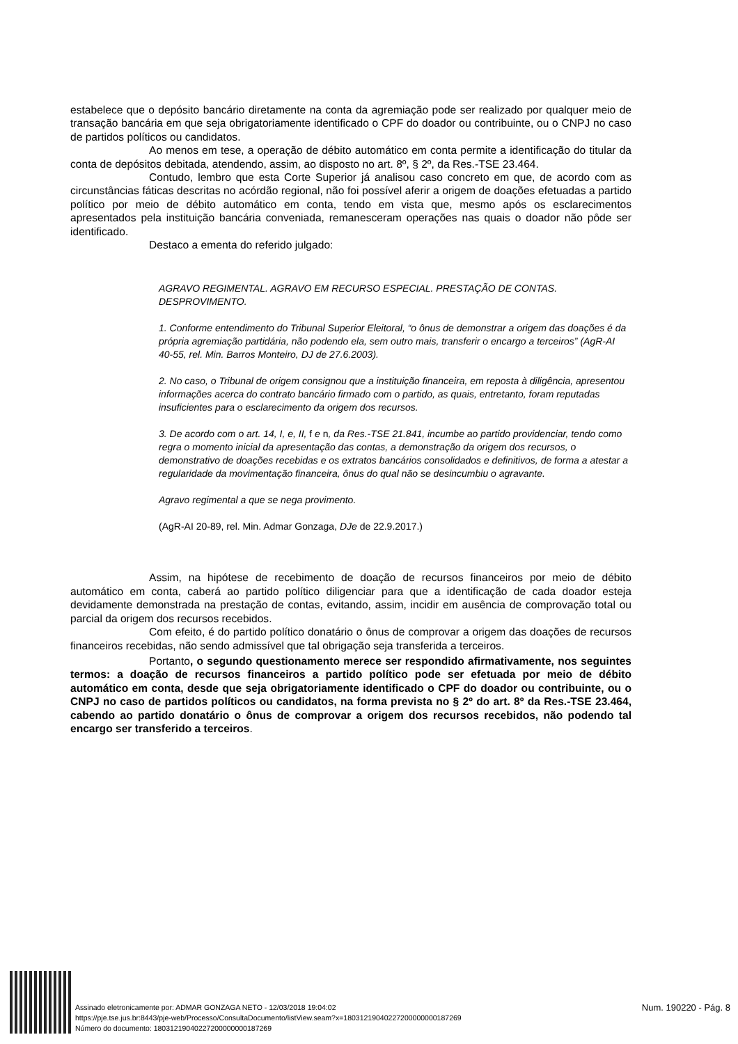estabelece que o depósito bancário diretamente na conta da agremiação pode ser realizado por qualquer meio de transação bancária em que seja obrigatoriamente identificado o CPF do doador ou contribuinte, ou o CNPJ no caso de partidos políticos ou candidatos.
Ao menos em tese, a operação de débito automático em conta permite a identificação do titular da conta de depósitos debitada, atendendo, assim, ao disposto no art. 8º, § 2º, da Res.-TSE 23.464.
Contudo, lembro que esta Corte Superior já analisou caso concreto em que, de acordo com as circunstâncias fáticas descritas no acórdão regional, não foi possível aferir a origem de doações efetuadas a partido político por meio de débito automático em conta, tendo em vista que, mesmo após os esclarecimentos apresentados pela instituição bancária conveniada, remanesceram operações nas quais o doador não pôde ser identificado.
Destaco a ementa do referido julgado:
AGRAVO REGIMENTAL. AGRAVO EM RECURSO ESPECIAL. PRESTAÇÃO DE CONTAS. DESPROVIMENTO.
1. Conforme entendimento do Tribunal Superior Eleitoral, “o ônus de demonstrar a origem das doações é da própria agremiação partidária, não podendo ela, sem outro mais, transferir o encargo a terceiros” (AgR-AI 40-55, rel. Min. Barros Monteiro, DJ de 27.6.2003).
2. No caso, o Tribunal de origem consignou que a instituição financeira, em reposta à diligência, apresentou informações acerca do contrato bancário firmado com o partido, as quais, entretanto, foram reputadas insuficientes para o esclarecimento da origem dos recursos.
3. De acordo com o art. 14, I, e, II, f e n, da Res.-TSE 21.841, incumbe ao partido providenciar, tendo como regra o momento inicial da apresentação das contas, a demonstração da origem dos recursos, o demonstrativo de doações recebidas e os extratos bancários consolidados e definitivos, de forma a atestar a regularidade da movimentação financeira, ônus do qual não se desincumbiu o agravante.
Agravo regimental a que se nega provimento.
(AgR-AI 20-89, rel. Min. Admar Gonzaga, DJe de 22.9.2017.)
Assim, na hipótese de recebimento de doação de recursos financeiros por meio de débito automático em conta, caberá ao partido político diligenciar para que a identificação de cada doador esteja devidamente demonstrada na prestação de contas, evitando, assim, incidir em ausência de comprovação total ou parcial da origem dos recursos recebidos.
Com efeito, é do partido político donatário o ônus de comprovar a origem das doações de recursos financeiros recebidas, não sendo admissível que tal obrigação seja transferida a terceiros.
Portanto, o segundo questionamento merece ser respondido afirmativamente, nos seguintes termos: a doação de recursos financeiros a partido político pode ser efetuada por meio de débito automático em conta, desde que seja obrigatoriamente identificado o CPF do doador ou contribuinte, ou o CNPJ no caso de partidos políticos ou candidatos, na forma prevista no § 2º do art. 8º da Res.-TSE 23.464, cabendo ao partido donatário o ônus de comprovar a origem dos recursos recebidos, não podendo tal encargo ser transferido a terceiros.
Assinado eletronicamente por: ADMAR GONZAGA NETO - 12/03/2018 19:04:02
https://pje.tse.jus.br:8443/pje-web/Processo/ConsultaDocumento/listView.seam?x=18031219040227200000000187269
Número do documento: 18031219040227200000000187269
Num. 190220 - Pág. 8